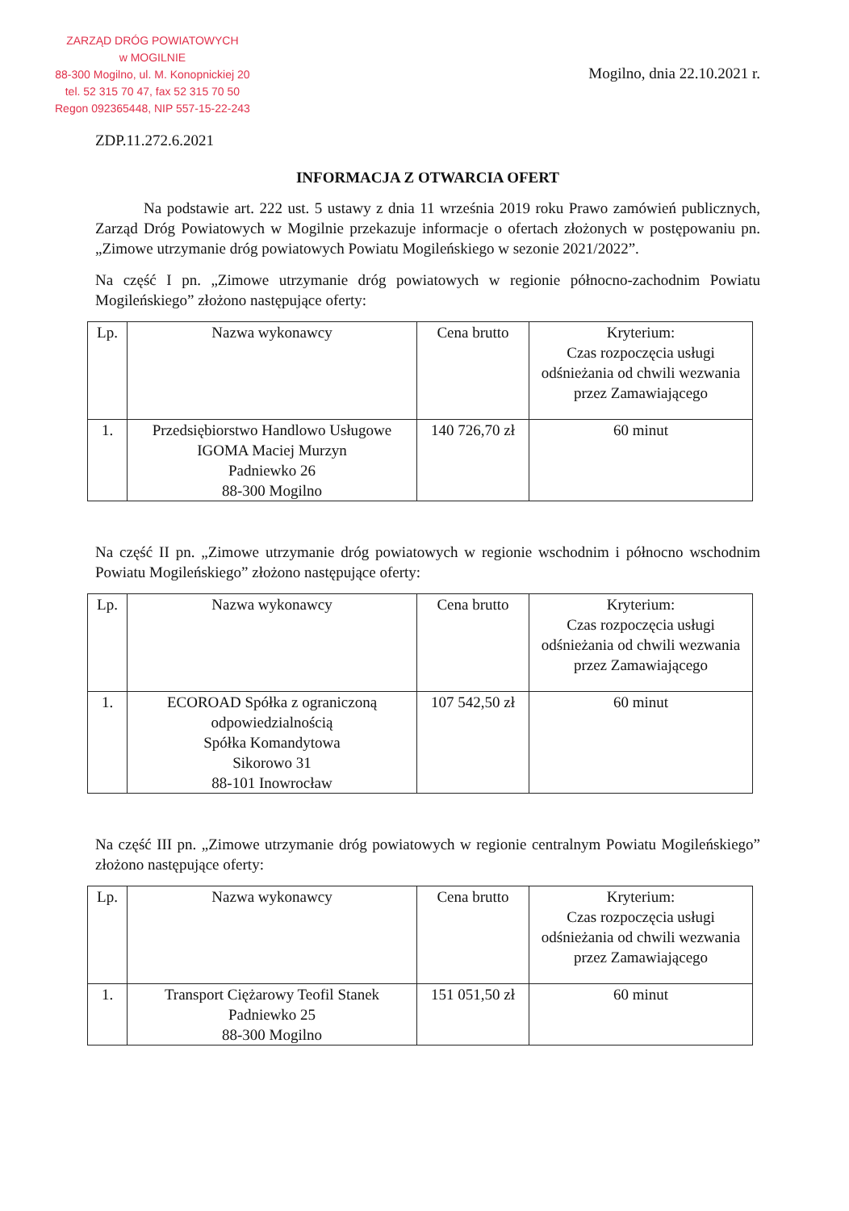ZARZĄD DRÓG POWIATOWYCH
w MOGILNIE
88-300 Mogilno, ul. M. Konopnickiej 20
tel. 52 315 70 47, fax 52 315 70 50
Regon 092365448, NIP 557-15-22-243
Mogilno, dnia 22.10.2021 r.
ZDP.11.272.6.2021
INFORMACJA Z OTWARCIA OFERT
Na podstawie art. 222 ust. 5 ustawy z dnia 11 września 2019 roku Prawo zamówień publicznych, Zarząd Dróg Powiatowych w Mogilnie przekazuje informacje o ofertach złożonych w postępowaniu pn. „Zimowe utrzymanie dróg powiatowych Powiatu Mogileńskiego w sezonie 2021/2022”.
Na część I pn. „Zimowe utrzymanie dróg powiatowych w regionie północno-zachodnim Powiatu Mogileńskiego” złożono następujące oferty:
| Lp. | Nazwa wykonawcy | Cena brutto | Kryterium: Czas rozpoczęcia usługi odśnieżania od chwili wezwania przez Zamawiającego |
| --- | --- | --- | --- |
| 1. | Przedsiębiorstwo Handlowo Usługowe IGOMA Maciej Murzyn Padniewko 26 88-300 Mogilno | 140 726,70 zł | 60 minut |
Na część II pn. „Zimowe utrzymanie dróg powiatowych w regionie wschodnim i północno wschodnim Powiatu Mogileńskiego” złożono następujące oferty:
| Lp. | Nazwa wykonawcy | Cena brutto | Kryterium: Czas rozpoczęcia usługi odśnieżania od chwili wezwania przez Zamawiającego |
| --- | --- | --- | --- |
| 1. | ECOROAD Spółka z ograniczoną odpowiedzialnością Spółka Komandytowa Sikorowo 31 88-101 Inowrocław | 107 542,50 zł | 60 minut |
Na część III pn. „Zimowe utrzymanie dróg powiatowych w regionie centralnym Powiatu Mogileńskiego” złożono następujące oferty:
| Lp. | Nazwa wykonawcy | Cena brutto | Kryterium: Czas rozpoczęcia usługi odśnieżania od chwili wezwania przez Zamawiającego |
| --- | --- | --- | --- |
| 1. | Transport Ciężarowy Teofil Stanek Padniewko 25 88-300 Mogilno | 151 051,50 zł | 60 minut |